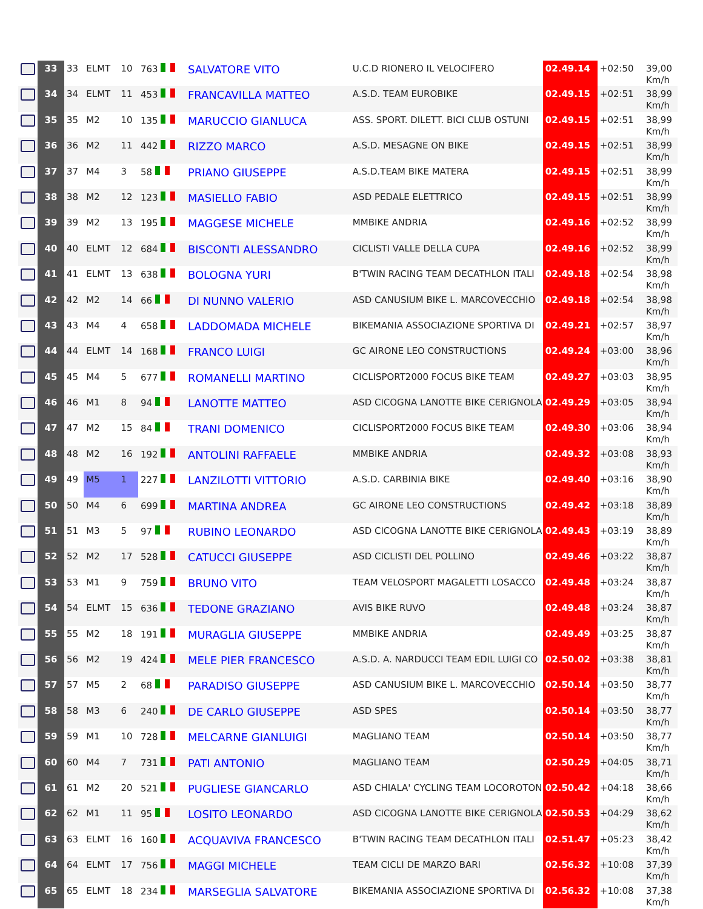| | 33 | 33 | ELMT | 10 | 763 | SALVATORE VITO | U.C.D RIONERO IL VELOCIFERO | 02.49.14 | +02:50 | 39,00 Km/h |
| | 34 | 34 | ELMT | 11 | 453 | FRANCAVILLA MATTEO | A.S.D. TEAM EUROBIKE | 02.49.15 | +02:51 | 38,99 Km/h |
| | 35 | 35 | M2 | 10 | 135 | MARUCCIO GIANLUCA | ASS. SPORT. DILETT. BICI CLUB OSTUNI | 02.49.15 | +02:51 | 38,99 Km/h |
| | 36 | 36 | M2 | 11 | 442 | RIZZO MARCO | A.S.D. MESAGNE ON BIKE | 02.49.15 | +02:51 | 38,99 Km/h |
| | 37 | 37 | M4 | 3 | 58 | PRIANO GIUSEPPE | A.S.D.TEAM BIKE MATERA | 02.49.15 | +02:51 | 38,99 Km/h |
| | 38 | 38 | M2 | 12 | 123 | MASIELLO FABIO | ASD PEDALE ELETTRICO | 02.49.15 | +02:51 | 38,99 Km/h |
| | 39 | 39 | M2 | 13 | 195 | MAGGESE MICHELE | MMBIKE ANDRIA | 02.49.16 | +02:52 | 38,99 Km/h |
| | 40 | 40 | ELMT | 12 | 684 | BISCONTI ALESSANDRO | CICLISTI VALLE DELLA CUPA | 02.49.16 | +02:52 | 38,99 Km/h |
| | 41 | 41 | ELMT | 13 | 638 | BOLOGNA YURI | B'TWIN RACING TEAM DECATHLON ITALI | 02.49.18 | +02:54 | 38,98 Km/h |
| | 42 | 42 | M2 | 14 | 66 | DI NUNNO VALERIO | ASD CANUSIUM BIKE L. MARCOVECCHIO | 02.49.18 | +02:54 | 38,98 Km/h |
| | 43 | 43 | M4 | 4 | 658 | LADDOMADA MICHELE | BIKEMANIA ASSOCIAZIONE SPORTIVA DI | 02.49.21 | +02:57 | 38,97 Km/h |
| | 44 | 44 | ELMT | 14 | 168 | FRANCO LUIGI | GC AIRONE LEO CONSTRUCTIONS | 02.49.24 | +03:00 | 38,96 Km/h |
| | 45 | 45 | M4 | 5 | 677 | ROMANELLI MARTINO | CICLISPORT2000 FOCUS BIKE TEAM | 02.49.27 | +03:03 | 38,95 Km/h |
| | 46 | 46 | M1 | 8 | 94 | LANOTTE MATTEO | ASD CICOGNA LANOTTE BIKE CERIGNOLA | 02.49.29 | +03:05 | 38,94 Km/h |
| | 47 | 47 | M2 | 15 | 84 | TRANI DOMENICO | CICLISPORT2000 FOCUS BIKE TEAM | 02.49.30 | +03:06 | 38,94 Km/h |
| | 48 | 48 | M2 | 16 | 192 | ANTOLINI RAFFAELE | MMBIKE ANDRIA | 02.49.32 | +03:08 | 38,93 Km/h |
| | 49 | 49 | M5 | 1 | 227 | LANZILOTTI VITTORIO | A.S.D. CARBINIA BIKE | 02.49.40 | +03:16 | 38,90 Km/h |
| | 50 | 50 | M4 | 6 | 699 | MARTINA ANDREA | GC AIRONE LEO CONSTRUCTIONS | 02.49.42 | +03:18 | 38,89 Km/h |
| | 51 | 51 | M3 | 5 | 97 | RUBINO LEONARDO | ASD CICOGNA LANOTTE BIKE CERIGNOLA | 02.49.43 | +03:19 | 38,89 Km/h |
| | 52 | 52 | M2 | 17 | 528 | CATUCCI GIUSEPPE | ASD CICLISTI DEL POLLINO | 02.49.46 | +03:22 | 38,87 Km/h |
| | 53 | 53 | M1 | 9 | 759 | BRUNO VITO | TEAM VELOSPORT MAGALETTI LOSACCO | 02.49.48 | +03:24 | 38,87 Km/h |
| | 54 | 54 | ELMT | 15 | 636 | TEDONE GRAZIANO | AVIS BIKE RUVO | 02.49.48 | +03:24 | 38,87 Km/h |
| | 55 | 55 | M2 | 18 | 191 | MURAGLIA GIUSEPPE | MMBIKE ANDRIA | 02.49.49 | +03:25 | 38,87 Km/h |
| | 56 | 56 | M2 | 19 | 424 | MELE PIER FRANCESCO | A.S.D. A. NARDUCCI TEAM EDIL LUIGI CO | 02.50.02 | +03:38 | 38,81 Km/h |
| | 57 | 57 | M5 | 2 | 68 | PARADISO GIUSEPPE | ASD CANUSIUM BIKE L. MARCOVECCHIO | 02.50.14 | +03:50 | 38,77 Km/h |
| | 58 | 58 | M3 | 6 | 240 | DE CARLO GIUSEPPE | ASD SPES | 02.50.14 | +03:50 | 38,77 Km/h |
| | 59 | 59 | M1 | 10 | 728 | MELCARNE GIANLUIGI | MAGLIANO TEAM | 02.50.14 | +03:50 | 38,77 Km/h |
| | 60 | 60 | M4 | 7 | 731 | PATI ANTONIO | MAGLIANO TEAM | 02.50.29 | +04:05 | 38,71 Km/h |
| | 61 | 61 | M2 | 20 | 521 | PUGLIESE GIANCARLO | ASD CHIALA' CYCLING TEAM LOCOROTON | 02.50.42 | +04:18 | 38,66 Km/h |
| | 62 | 62 | M1 | 11 | 95 | LOSITO LEONARDO | ASD CICOGNA LANOTTE BIKE CERIGNOLA | 02.50.53 | +04:29 | 38,62 Km/h |
| | 63 | 63 | ELMT | 16 | 160 | ACQUAVIVA FRANCESCO | B'TWIN RACING TEAM DECATHLON ITALI | 02.51.47 | +05:23 | 38,42 Km/h |
| | 64 | 64 | ELMT | 17 | 756 | MAGGI MICHELE | TEAM CICLI DE MARZO BARI | 02.56.32 | +10:08 | 37,39 Km/h |
| | 65 | 65 | ELMT | 18 | 234 | MARSEGLIA SALVATORE | BIKEMANIA ASSOCIAZIONE SPORTIVA DI | 02.56.32 | +10:08 | 37,38 Km/h |